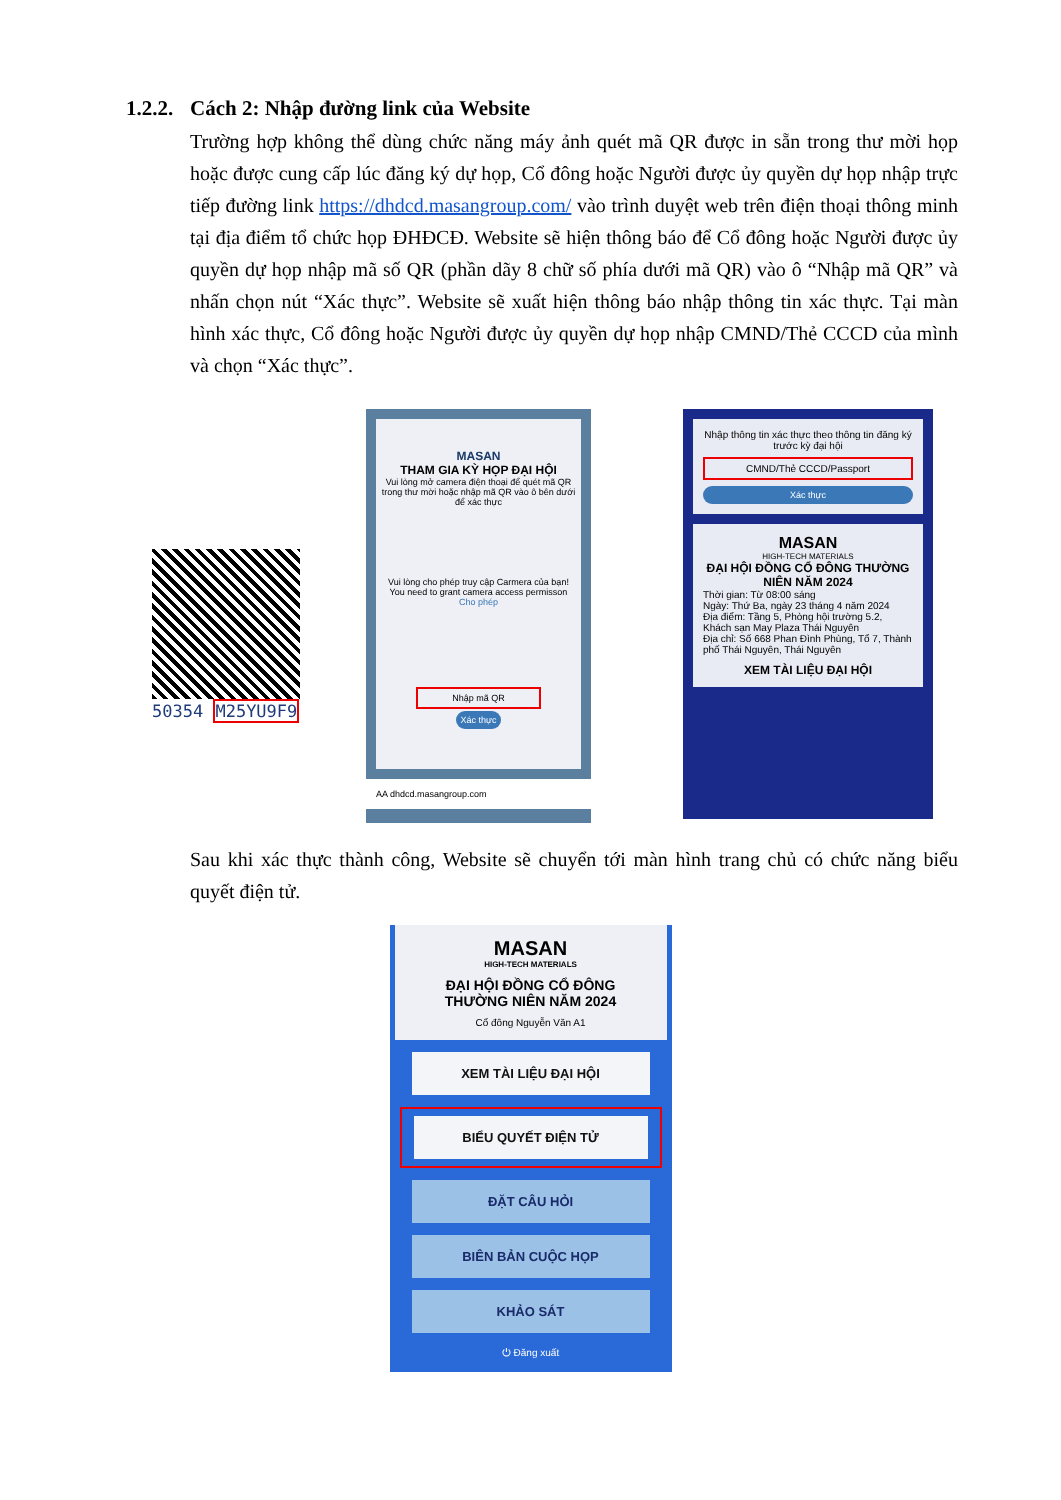1.2.2. Cách 2: Nhập đường link của Website
Trường hợp không thể dùng chức năng máy ảnh quét mã QR được in sẵn trong thư mời họp hoặc được cung cấp lúc đăng ký dự họp, Cổ đông hoặc Người được ủy quyền dự họp nhập trực tiếp đường link https://dhdcd.masangroup.com/ vào trình duyệt web trên điện thoại thông minh tại địa điểm tổ chức họp ĐHĐCĐ. Website sẽ hiện thông báo để Cổ đông hoặc Người được ủy quyền dự họp nhập mã số QR (phần dãy 8 chữ số phía dưới mã QR) vào ô “Nhập mã QR” và nhấn chọn nút “Xác thực”. Website sẽ xuất hiện thông báo nhập thông tin xác thực. Tại màn hình xác thực, Cổ đông hoặc Người được ủy quyền dự họp nhập CMND/Thẻ CCCD của mình và chọn “Xác thực”.
50354 M25YU9F9
MASAN
THAM GIA KỲ HỌP ĐẠI HỘI
Vui lòng mở camera điện thoại để quét mã QR trong thư mời hoặc nhập mã QR vào ô bên dưới để xác thực
Vui lòng cho phép truy cập Carmera của bạn!
You need to grant camera access permisson
Cho phép
Nhập mã QR
Xác thực
AA dhdcd.masangroup.com
Nhập thông tin xác thực theo thông tin đăng ký trước kỳ đại hội
CMND/Thẻ CCCD/Passport
Xác thực
MASAN
HIGH-TECH MATERIALS
ĐẠI HỘI ĐỒNG CỔ ĐÔNG THƯỜNG NIÊN NĂM 2024
Thời gian: Từ 08:00 sáng
Ngày: Thứ Ba, ngày 23 tháng 4 năm 2024
Địa điểm: Tầng 5, Phòng hội trường 5.2, Khách sạn May Plaza Thái Nguyên
Địa chỉ: Số 668 Phan Đình Phùng, Tổ 7, Thành phố Thái Nguyên, Thái Nguyên
XEM TÀI LIỆU ĐẠI HỘI
Sau khi xác thực thành công, Website sẽ chuyển tới màn hình trang chủ có chức năng biểu quyết điện tử.
MASAN
HIGH-TECH MATERIALS
ĐẠI HỘI ĐỒNG CỔ ĐÔNG
THƯỜNG NIÊN NĂM 2024
Cổ đông Nguyễn Văn A1
XEM TÀI LIỆU ĐẠI HỘI
BIỂU QUYẾT ĐIỆN TỬ
ĐẶT CÂU HỎI
BIÊN BẢN CUỘC HỌP
KHẢO SÁT
⏻ Đăng xuất